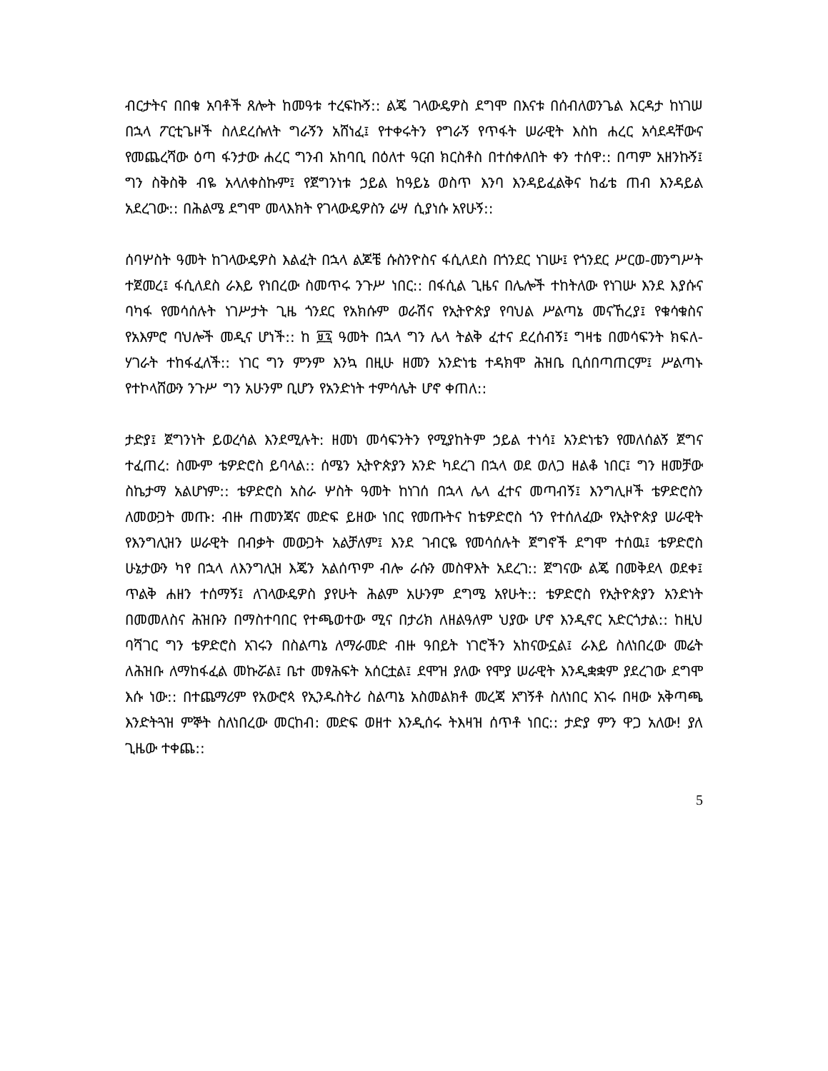ብርታትና በበቁ አባቶች ጸሎት ከመዓቱ ተረፍኩኝ:: ልጄ ገላውዴዎስ ደግሞ በእናቱ በሰብለወንጌል እርዳታ ከነገሠ በኋላ ፖርቲጌዞች ስለደረሱለት ግራኝን አሸነፈ፤ የተቀሩትን የግራኝ የጥፋት ሠራዊት እስከ ሐረር አሳደዳቸውና የመጨረሻው ዕጣ ፋንታው ሐረር ግንብ አከባቢ በዕለተ ዓርብ ክርስቶስ በተሰቀለበት ቀን ተሰዋ:: በጣም አዘንኩኝ፤ ግን ስቅስቅ ብዬ አላለቀስኩም፤ የጀግንነቱ ኃይል ከዓይኔ ወስጥ እንባ እንዳይፈልቅና ከፊቴ ጠብ እንዳይል አደረገው:: በሕልሜ ደግሞ መላእክት የገላውዴዎስን ሬሣ ሲያነሱ አየሁኝ::
ሰባሦስት ዓመት ከገላውዴዎስ እልፈት በኋላ ልጆቼ ሱስንዮስና ፋሲለደስ በጎንደር ነገሡ፤ የጎንደር ሥርወ-መንግሥት ተጀመረ፤ ፋሲለደስ ራእይ የነበረው ስመጥሩ ንጉሥ ነበር:: በፋሲል ጊዜና በሌሎች ተከትለው የነገሡ እንደ እያሱና ባካፋ የመሳሰሉት ነገሥታት ጊዜ ጎንደር የአክሱም ወራሽና የኢትዮጵያ የባህል ሥልጣኔ መናኸረያ፤ የቁሳቁስና የአእምሮ ባህሎች መዲና ሆነች:: ከ ፱፯ ዓመት በኋላ ግን ሌላ ትልቅ ፈተና ደረሰብኝ፤ ግዛቴ በመሳፍንት ክፍለ-ሃገራት ተከፋፈለች:: ነገር ግን ምንም እንኳ በዚሁ ዘመን አንድነቴ ተዳክሞ ሕዝቤ ቢሰበጣጠርም፤ ሥልጣኑ የተኮላሸውን ንጉሥ ግን አሁንም ቢሆን የአንድነት ተምሳሌት ሆኖ ቀጠለ::
ታድያ፤ ጀግንነት ይወረሳል እንደሚሉት: ዘመነ መሳፍንትን የሚያከትም ኃይል ተነሳ፤ አንድነቴን የመለሰልኝ ጀግና ተፈጠረ: ስሙም ቴዎድሮስ ይባላል:: ሰሜን ኢትዮጵያን አንድ ካደረገ በኋላ ወደ ወለጋ ዘልቆ ነበር፤ ግን ዘመቻው ስኬታማ አልሆነም:: ቴዎድሮስ አስራ ሦስት ዓመት ከነገሰ በኋላ ሌላ ፈተና መጣብኝ፤ እንግሊዞች ቴዎድሮስን ለመውጋት መጡ: ብዙ ጠመንጃና መድፍ ይዘው ነበር የመጡትና ከቴዎድሮስ ጎን የተሰለፈው የኢትዮጵያ ሠራዊት የእንግሊዝን ሠራዊት በብቃት መውጋት አልቻለም፤ እንደ ገብርዬ የመሳሰሉት ጀግኖች ደግሞ ተሰዉ፤ ቴዎድሮስ ሁኔታውን ካየ በኋላ ለእንግሊዝ እጄን አልሰጥም ብሎ ራሱን መስዋእት አደረገ:: ጀግናው ልጄ በመቅደላ ወደቀ፤ ጥልቅ ሐዘን ተሰማኝ፤ ለገላውዴዎስ ያየሁት ሕልም አሁንም ደግሜ አየሁት:: ቴዎድሮስ የኢትዮጵያን አንድነት በመመለስና ሕዝቡን በማስተባበር የተጫወተው ሚና በታሪክ ለዘልዓለም ህያው ሆኖ እንዲኖር አድርጎታል:: ከዚህ ባሻገር ግን ቴዎድሮስ አገሩን በስልጣኔ ለማራመድ ብዙ ዓበይት ነገሮችን አከናውኗል፤ ራእይ ስለነበረው መሬት ለሕዝቡ ለማከፋፈል መኩሯል፤ ቤተ መፃሕፍት አሰርቷል፤ ደሞዝ ያለው የሞያ ሠራዊት እንዲቋቋም ያደረገው ደግሞ እሱ ነው:: በተጨማሪም የአውሮጳ የኢንዱስትሪ ስልጣኔ አስመልክቶ መረጃ አግኝቶ ስለነበር አገሩ በዛው አቅጣጫ እንድትጓዝ ምኞት ስለነበረው መርከብ: መድፍ ወዘተ እንዲሰሩ ትእዛዝ ሰጥቶ ነበር:: ታድያ ምን ዋጋ አለው! ያለ ጊዜው ተቀጨ::
5